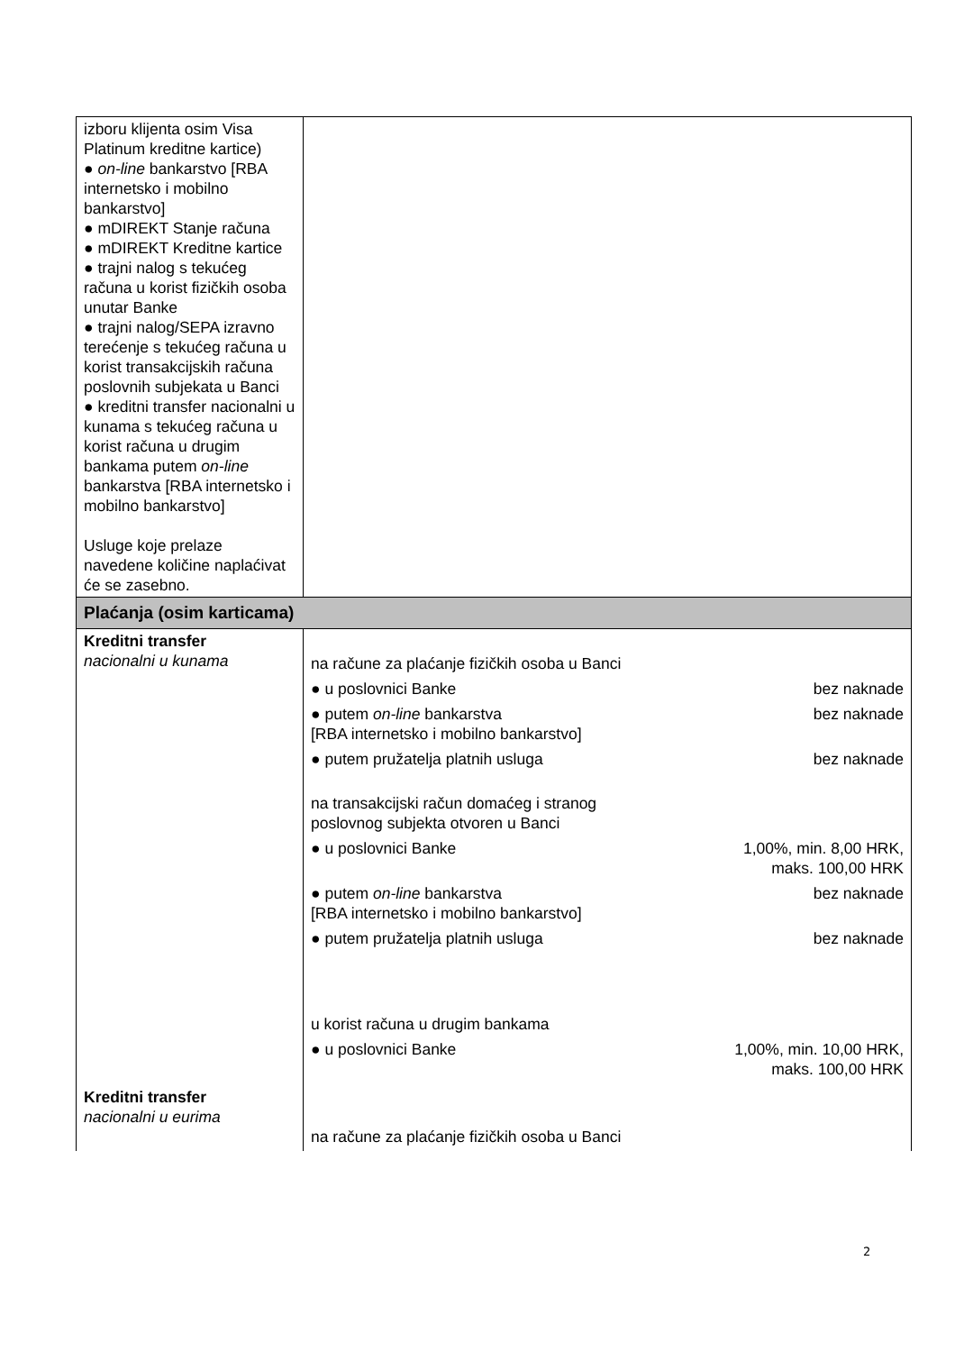| izboru klijenta osim Visa Platinum kreditne kartice) ● on-line bankarstvo [RBA internetsko i mobilno bankarstvo] ● mDIREKT Stanje računa ● mDIREKT Kreditne kartice ● trajni nalog s tekućeg računa u korist fizičkih osoba unutar Banke ● trajni nalog/SEPA izravno terećenje s tekućeg računa u korist transakcijskih računa poslovnih subjekata u Banci ● kreditni transfer nacionalni u kunama s tekućeg računa u korist računa u drugim bankama putem on-line bankarstva [RBA internetsko i mobilno bankarstvo] Usluge koje prelaze navedene količine naplaćivat će se zasebno. | |
| Plaćanja (osim karticama) | |
| Kreditni transfer nacionalni u kunama Kreditni transfer nacionalni u eurima | / na račune za plaćanje fizičkih osoba u Banci / / / ● u poslovnici Banke / bez naknade / / ● putem on-line bankarstva [RBA internetsko i mobilno bankarstvo] / bez naknade / / ● putem pružatelja platnih usluga / bez naknade / / na transakcijski račun domaćeg i stranog poslovnog subjekta otvoren u Banci / / / ● u poslovnici Banke / 1,00%, min. 8,00 HRK, maks. 100,00 HRK / / ● putem on-line bankarstva [RBA internetsko i mobilno bankarstvo] / bez naknade / / ● putem pružatelja platnih usluga / bez naknade / / u korist računa u drugim bankama / / / ● u poslovnici Banke / 1,00%, min. 10,00 HRK, maks. 100,00 HRK / / na račune za plaćanje fizičkih osoba u Banci / / |
2